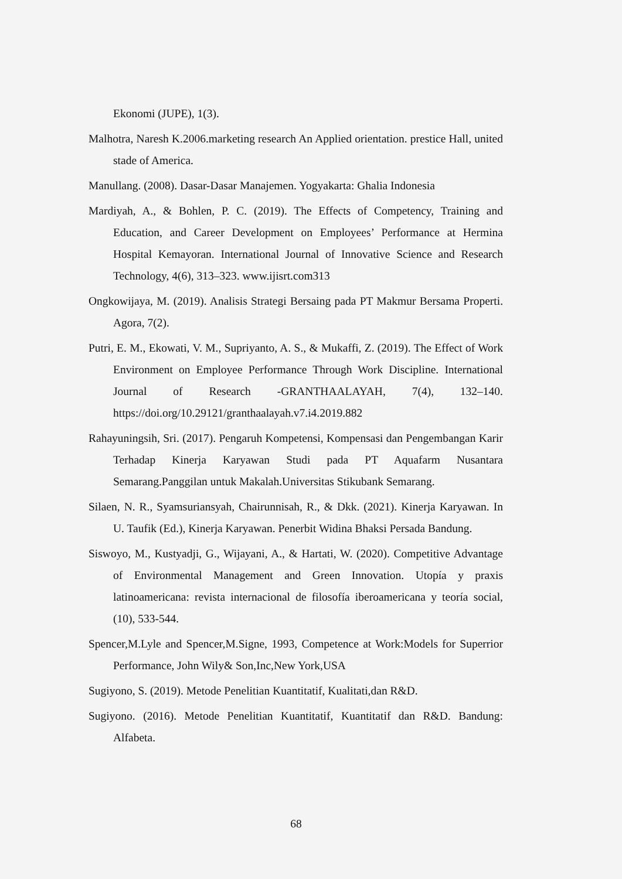Ekonomi (JUPE), 1(3).
Malhotra, Naresh K.2006.marketing research An Applied orientation. prestice Hall, united stade of America.
Manullang. (2008). Dasar-Dasar Manajemen. Yogyakarta: Ghalia Indonesia
Mardiyah, A., & Bohlen, P. C. (2019). The Effects of Competency, Training and Education, and Career Development on Employees’ Performance at Hermina Hospital Kemayoran. International Journal of Innovative Science and Research Technology, 4(6), 313–323. www.ijisrt.com313
Ongkowijaya, M. (2019). Analisis Strategi Bersaing pada PT Makmur Bersama Properti. Agora, 7(2).
Putri, E. M., Ekowati, V. M., Supriyanto, A. S., & Mukaffi, Z. (2019). The Effect of Work Environment on Employee Performance Through Work Discipline. International Journal of Research -GRANTHAALAYAH, 7(4), 132–140. https://doi.org/10.29121/granthaalayah.v7.i4.2019.882
Rahayuningsih, Sri. (2017). Pengaruh Kompetensi, Kompensasi dan Pengembangan Karir Terhadap Kinerja Karyawan Studi pada PT Aquafarm Nusantara Semarang.Panggilan untuk Makalah.Universitas Stikubank Semarang.
Silaen, N. R., Syamsuriansyah, Chairunnisah, R., & Dkk. (2021). Kinerja Karyawan. In U. Taufik (Ed.), Kinerja Karyawan. Penerbit Widina Bhaksi Persada Bandung.
Siswoyo, M., Kustyadji, G., Wijayani, A., & Hartati, W. (2020). Competitive Advantage of Environmental Management and Green Innovation. Utopía y praxis latinoamericana: revista internacional de filosofía iberoamericana y teoría social, (10), 533-544.
Spencer,M.Lyle and Spencer,M.Signe, 1993, Competence at Work:Models for Superrior Performance, John Wily& Son,Inc,New York,USA
Sugiyono, S. (2019). Metode Penelitian Kuantitatif, Kualitati,dan R&D.
Sugiyono. (2016). Metode Penelitian Kuantitatif, Kuantitatif dan R&D. Bandung: Alfabeta.
68